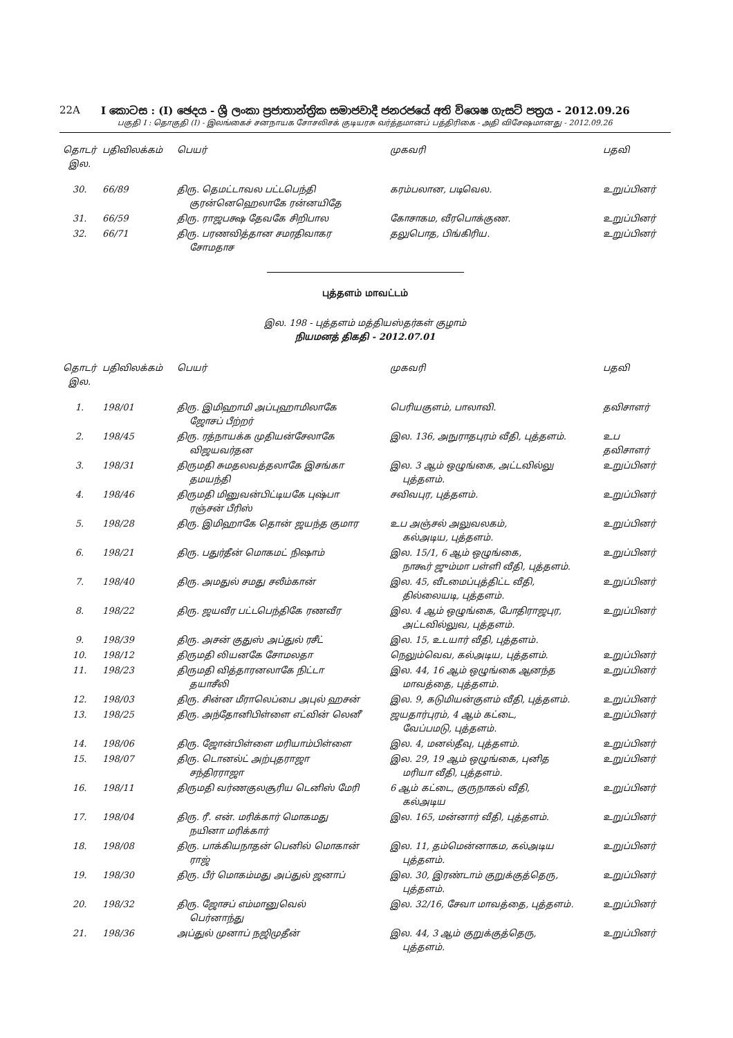22A I කොටස : (I) ඡෙදය - ශ්‍රී ලංකා ප්‍රජාතාන්ත්‍රික සමාජවාදී ජනරජයේ අති විශෙෂ ගැසට් පත්‍රය - 2012.09.26
பகுதி I : தொகுதி (I) - இலங்கைச் சனநாயக சோசலிசக் குடியரசு வர்த்தமானப் பத்திரிகை - அதி விசேஷமானது - 2012.09.26
| தொடர் இல. | பதிவிலக்கம் | பெயர் | முகவரி | பதவி |
| --- | --- | --- | --- | --- |
| 30. | 66/89 | திரு. தெமட்டாவல பட்டபெந்தி குரன்னெஹெலாகே ரன்னயிதே | கரம்பலான, படிவெல. | உறுப்பினர் |
| 31. | 66/59 | திரு. ராஜபக்ஷ தேவகே சிறிபால | கோசாகம, வீரபொக்குண. | உறுப்பினர் |
| 32. | 66/71 | திரு. பரணவித்தான சமரதிவாகர சோமதாச | தலுபொத, பிங்கிரிய. | உறுப்பினர் |
புத்தளம் மாவட்டம்
இல. 198 - புத்தளம் மத்தியஸ்தர்கள் குழாம்
நியமனத் திகதி - 2012.07.01
| தொடர் இல. | பதிவிலக்கம் | பெயர் | முகவரி | பதவி |
| --- | --- | --- | --- | --- |
| 1. | 198/01 | திரு. இமிஹாமி அப்புஹாமிலாகே ஜோசப் பீற்றர் | பெரியகுளம், பாலாவி. | தவிசாளர் |
| 2. | 198/45 | திரு. ரத்நாயக்க முதியன்சேலாகே விஜயவர்தன | இல. 136, அநுராதபுரம் வீதி, புத்தளம். | உப தவிசாளர் |
| 3. | 198/31 | திருமதி சுமதலவத்தலாகே இசங்கா தமயந்தி | இல. 3 ஆம் ஒழுங்கை, அட்டவில்லு புத்தளம். | உறுப்பினர் |
| 4. | 198/46 | திருமதி மினுவன்பிட்டியகே புஷ்பா ரஞ்சன் பீரிஸ் | சவிவபுர, புத்தளம். | உறுப்பினர் |
| 5. | 198/28 | திரு. இமிஹாகே தொன் ஜயந்த குமார | உப அஞ்சல் அலுவலகம், கல்அடிய, புத்தளம். | உறுப்பினர் |
| 6. | 198/21 | திரு. பதுர்தீன் மொகமட் நிஷாம் | இல. 15/1, 6 ஆம் ஒழுங்கை, நாகூர் ஜும்மா பள்ளி வீதி, புத்தளம். | உறுப்பினர் |
| 7. | 198/40 | திரு. அமதுல் சமது சலீம்கான் | இல. 45, வீடமைப்புத்திட்ட வீதி, தில்லையடி, புத்தளம். | உறுப்பினர் |
| 8. | 198/22 | திரு. ஜயவீர பட்டபெந்திகே ரணவீர | இல. 4 ஆம் ஒழுங்கை, போதிராஜபுர, அட்டவில்லுவ, புத்தளம். | உறுப்பினர் |
| 9. | 198/39 | திரு. அசன் குதுஸ் அப்துல் ரசீட் | இல. 15, உடயார் வீதி, புத்தளம். | |
| 10. | 198/12 | திருமதி லியனகே சோமலதா | நெலும்வெவ, கல்அடிய, புத்தளம். | உறுப்பினர் |
| 11. | 198/23 | திருமதி வித்தாரனலாகே நிட்டா தயாசீலி | இல. 44, 16 ஆம் ஒழுங்கை ஆனந்த மாவத்தை, புத்தளம். | உறுப்பினர் |
| 12. | 198/03 | திரு. சின்ன மீராலெப்பை அபுல் ஹசன் | இல. 9, கடுமியன்குளம் வீதி, புத்தளம். | உறுப்பினர் |
| 13. | 198/25 | திரு. அந்தோனிபிள்ளை எட்வின் லெனீ | ஜயதார்புரம், 4 ஆம் கட்டை, வேப்பமடு, புத்தளம். | உறுப்பினர் |
| 14. | 198/06 | திரு. ஜோன்பிள்ளை மரியாம்பிள்ளை | இல. 4, மனல்தீவு, புத்தளம். | உறுப்பினர் |
| 15. | 198/07 | திரு. டொனல்ட் அற்புதராஜா சந்திரராஜா | இல. 29, 19 ஆம் ஒழுங்கை, புனித மரியா வீதி, புத்தளம். | உறுப்பினர் |
| 16. | 198/11 | திருமதி வர்ணகுலசூரிய டெனிஸ் மேரி | 6 ஆம் கட்டை, குருநாகல் வீதி, கல்அடிய | உறுப்பினர் |
| 17. | 198/04 | திரு. ரீ. என். மரிக்கார் மொகமது நயினா மரிக்கார் | இல. 165, மன்னார் வீதி, புத்தளம். | உறுப்பினர் |
| 18. | 198/08 | திரு. பாக்கியநாதன் பெனில் மொகான் ராஜ் | இல. 11, தம்மென்னாகம, கல்அடிய புத்தளம். | உறுப்பினர் |
| 19. | 198/30 | திரு. பீர் மொகம்மது அப்துல் ஜனாப் | இல. 30, இரண்டாம் குறுக்குத்தெரு, புத்தளம். | உறுப்பினர் |
| 20. | 198/32 | திரு. ஜோசப் எம்மானுவெல் பெர்னாந்து | இல. 32/16, சேவா மாவத்தை, புத்தளம். | உறுப்பினர் |
| 21. | 198/36 | அப்துல் முனாப் நஜிமுதீன் | இல. 44, 3 ஆம் குறுக்குத்தெரு, புத்தளம். | உறுப்பினர் |